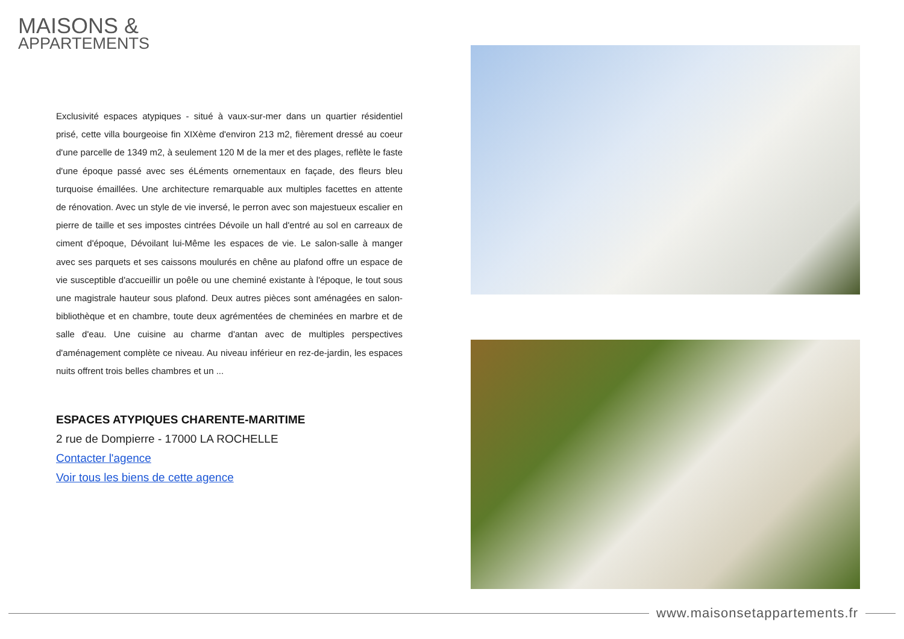MAISONS &
APPARTEMENTS
Exclusivité espaces atypiques - situé à vaux-sur-mer dans un quartier résidentiel prisé, cette villa bourgeoise fin XIXème d'environ 213 m2, fièrement dressé au coeur d'une parcelle de 1349 m2, à seulement 120 M de la mer et des plages, reflète le faste d'une époque passé avec ses éLéments ornementaux en façade, des fleurs bleu turquoise émaillées. Une architecture remarquable aux multiples facettes en attente de rénovation. Avec un style de vie inversé, le perron avec son majestueux escalier en pierre de taille et ses impostes cintrées Dévoile un hall d'entré au sol en carreaux de ciment d'époque, Dévoilant lui-Même les espaces de vie. Le salon-salle à manger avec ses parquets et ses caissons moulurés en chêne au plafond offre un espace de vie susceptible d'accueillir un poêle ou une cheminé existante à l'époque, le tout sous une magistrale hauteur sous plafond. Deux autres pièces sont aménagées en salon-bibliothèque et en chambre, toute deux agrémentées de cheminées en marbre et de salle d'eau. Une cuisine au charme d'antan avec de multiples perspectives d'aménagement complète ce niveau. Au niveau inférieur en rez-de-jardin, les espaces nuits offrent trois belles chambres et un ...
ESPACES ATYPIQUES CHARENTE-MARITIME
2 rue de Dompierre - 17000 LA ROCHELLE
Contacter l'agence
Voir tous les biens de cette agence
www.maisonsetappartements.fr